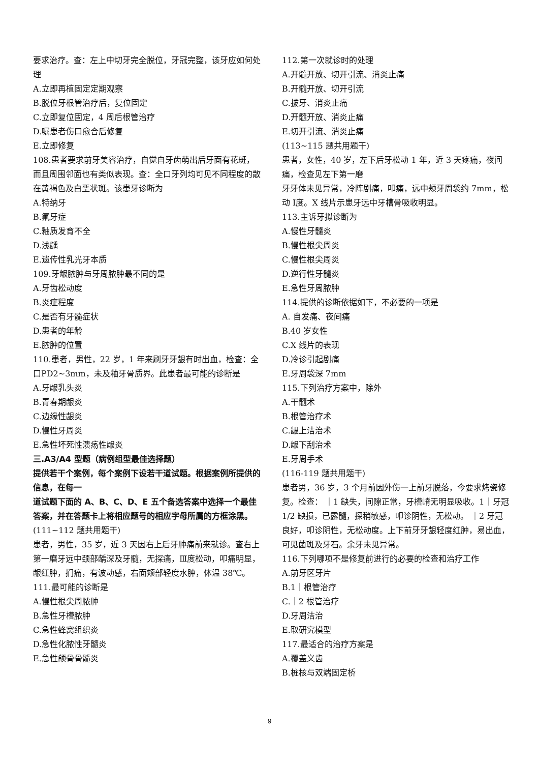要求治疗。查：左上中切牙完全脱位，牙冠完整，该牙应如何处理
A.立即再植固定定期观察
B.脱位牙根管治疗后，复位固定
C.立即复位固定，4 周后根管治疗
D.嘱患者伤口愈合后修复
E.立即修复
108.患者要求前牙美容治疗，自觉自牙齿萌出后牙面有花斑，而且周围邻面也有类似表现。查：全口牙列均可见不同程度的散在黄褐色及白垩状斑。该患牙诊断为
A.特纳牙
B.氟牙症
C.釉质发育不全
D.浅龋
E.遗传性乳光牙本质
109.牙龈脓肿与牙周脓肿最不同的是
A.牙齿松动度
B.炎症程度
C.是否有牙髓症状
D.患者的年龄
E.脓肿的位置
110.患者，男性，22 岁，1 年来刷牙牙龈有时出血，检查：全口PD2~3mm，未及釉牙骨质界。此患者最可能的诊断是
A.牙龈乳头炎
B.青春期龈炎
C.边缘性龈炎
D.慢性牙周炎
E.急性坏死性溃疡性龈炎
三.A3/A4 型题（病例组型最佳选择题）
提供若干个案例，每个案例下设若干道试题。根据案例所提供的信息，在每一
道试题下面的 A、B、C、D、E 五个备选答案中选择一个最佳答案，并在答题卡上将相应题号的相应字母所属的方框涂黑。
(111~112 题共用题干)
患者，男性，35 岁，近 3 天因右上后牙肿痛前来就诊。查右上第一磨牙远中颈部龋深及牙髓，无探痛，Ⅲ度松动，叩痛明显，龈红肿，扪痛，有波动感，右面颊部轻度水肿，体温 38℃。
111.最可能的诊断是
A.慢性根尖周脓肿
B.急性牙槽脓肿
C.急性蜂窝组织炎
D.急性化脓性牙髓炎
E.急性颌骨骨髓炎
112.第一次就诊时的处理
A.开髓开放、切开引流、消炎止痛
B.开髓开放、切开引流
C.拔牙、消炎止痛
D.开髓开放、消炎止痛
E.切开引流、消炎止痛
(113~115 题共用题干)
患者，女性，40 岁，左下后牙松动 1 年，近 3 天疼痛，夜间痛，检查见左下第一磨
牙牙体未见异常，冷阵剧痛，叩痛，远中颊牙周袋约 7mm，松动 Ⅰ度。X 线片示患牙远中牙槽骨吸收明显。
113.主诉牙拟诊断为
A.慢性牙髓炎
B.慢性根尖周炎
C.慢性根尖周炎
D.逆行性牙髓炎
E.急性牙周脓肿
114.提供的诊断依据如下，不必要的一项是
A. 自发痛、夜间痛
B.40 岁女性
C.X 线片的表现
D.冷诊引起剧痛
E.牙周袋深 7mm
115.下列治疗方案中，除外
A.干髓术
B.根管治疗术
C.龈上洁治术
D.龈下刮治术
E.牙周手术
(116-119 题共用题干)
患者男，36 岁，3 个月前因外伤一上前牙脱落，今要求烤瓷修复。检查： ｜1 缺失，间隙正常，牙槽嵴无明显吸收。1｜牙冠 1/2 缺损，已露髓，探稍敏感，叩诊阴性，无松动。 ｜2 牙冠良好，叩诊阴性，无松动度。上下前牙牙龈轻度红肿，易出血，可见菌斑及牙石。余牙未见异常。
116.下列哪项不是修复前进行的必要的检查和治疗工作
A.前牙区牙片
B.1｜根管治疗
C.｜2 根管治疗
D.牙周洁治
E.取研究模型
117.最适合的治疗方案是
A.覆盖义齿
B.桩核与双端固定桥
9